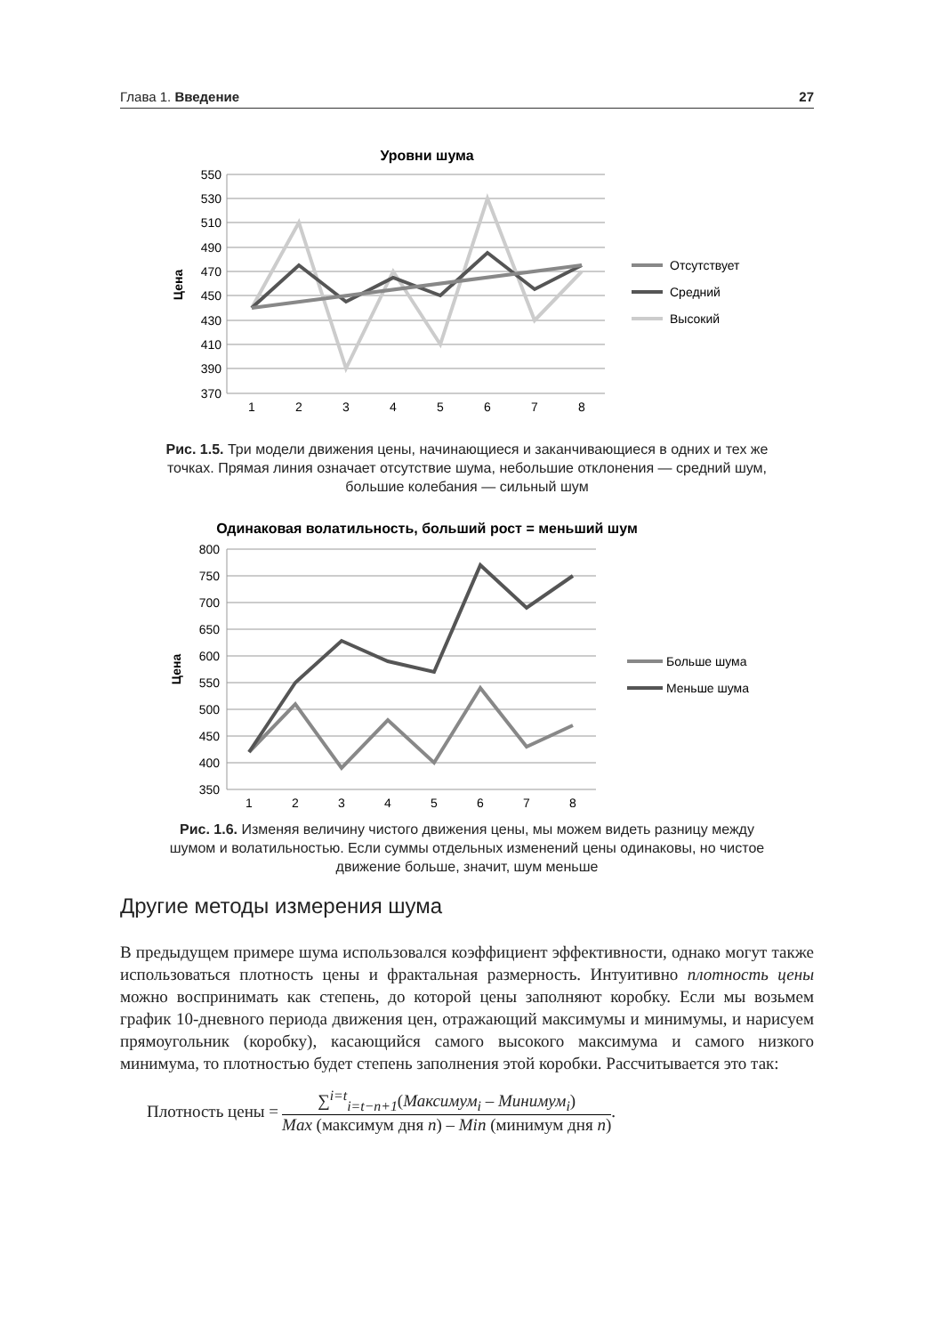Глава 1. Введение 27
Уровни шума
550
530
510
490
470
450
430
410
390
370
Цена
1
2
3
4
5
6
7
8
Отсутствует
Средний
Высокий
Рис. 1.5. Три модели движения цены, начинающиеся и заканчивающиеся в одних и тех же точках. Прямая линия означает отсутствие шума, небольшие отклонения — средний шум, большие колебания — сильный шум
Одинаковая волатильность, больший рост = меньший шум
800
750
700
650
600
550
500
450
400
350
Цена
1
2
3
4
5
6
7
8
Больше шума
Меньше шума
Рис. 1.6. Изменяя величину чистого движения цены, мы можем видеть разницу между шумом и волатильностью. Если суммы отдельных изменений цены одинаковы, но чистое движение больше, значит, шум меньше
Другие методы измерения шума
В предыдущем примере шума использовался коэффициент эффективности, однако могут также использоваться плотность цены и фрактальная размерность. Интуитивно плотность цены можно воспринимать как степень, до которой цены заполняют коробку. Если мы возьмем график 10-дневного периода движения цен, отражающий максимумы и минимумы, и нарисуем прямоугольник (коробку), касающийся самого высокого максимума и самого низкого минимума, то плотностью будет степень заполнения этой коробки. Рассчитывается это так:
Плотность цены =
∑<sup>i=t</sup><sub>i=t−n+1</sub>(Максимум<sub>i</sub> – Минимум<sub>i</sub>)
Max (максимум дня n) – Min (минимум дня n)
.